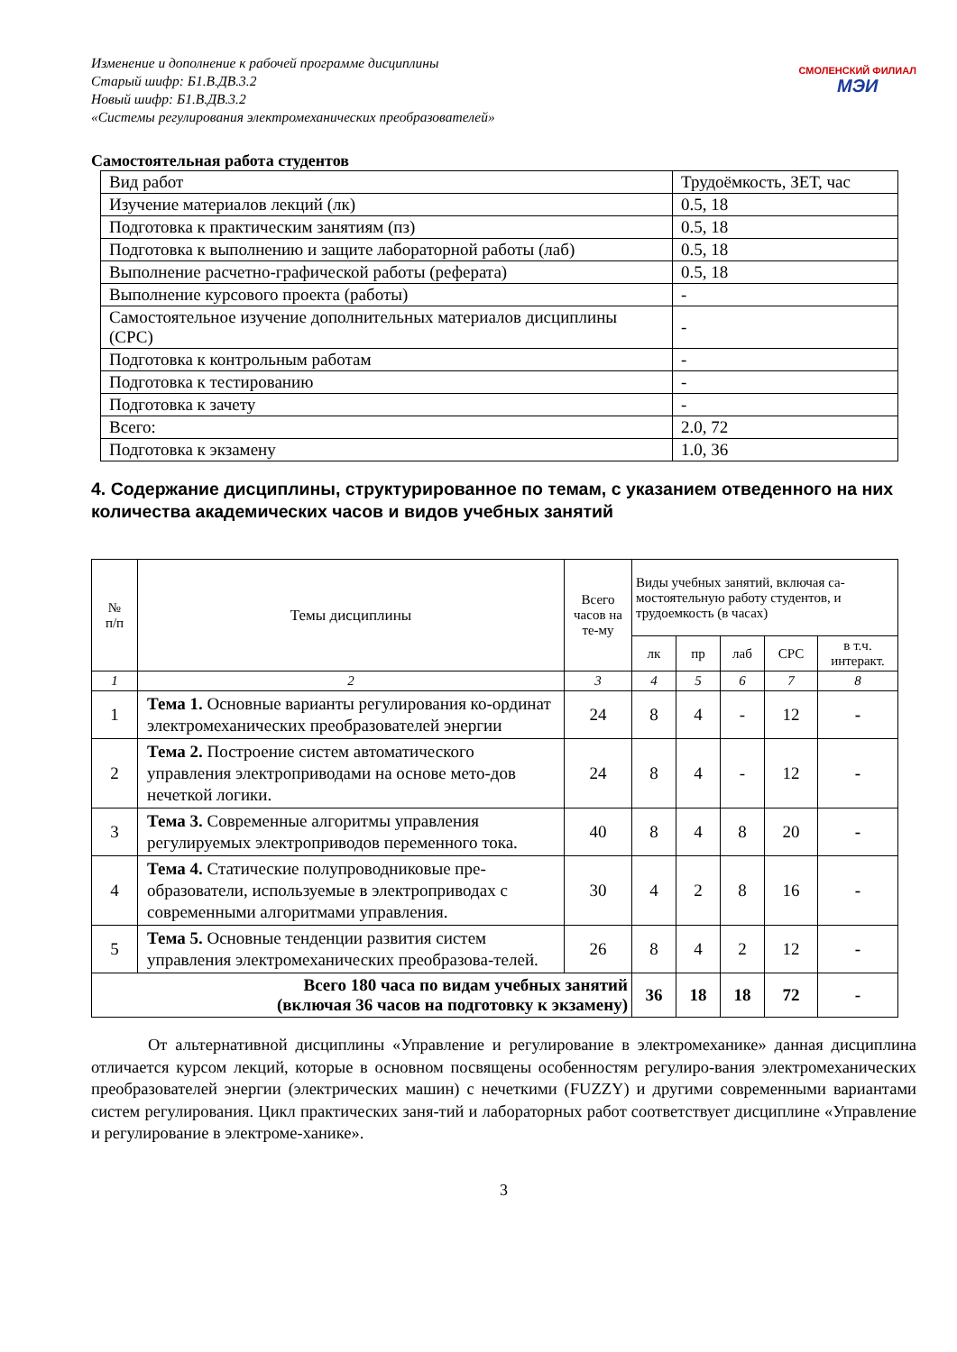Изменение и дополнение к рабочей программе дисциплины
Старый шифр: Б1.В.ДВ.3.2
Новый шифр: Б1.В.ДВ.3.2
«Системы регулирования электромеханических преобразователей»
СМОЛЕНСКИЙ ФИЛИАЛ
МЭИ
Самостоятельная работа студентов
| Вид работ | Трудоёмкость, ЗЕТ, час |
| Изучение материалов лекций (лк) | 0.5, 18 |
| Подготовка к практическим занятиям (пз) | 0.5, 18 |
| Подготовка к выполнению и защите лабораторной работы (лаб) | 0.5, 18 |
| Выполнение расчетно-графической работы (реферата) | 0.5, 18 |
| Выполнение курсового проекта (работы) | - |
| Самостоятельное изучение дополнительных материалов дисциплины (СРС) | - |
| Подготовка к контрольным работам | - |
| Подготовка к тестированию | - |
| Подготовка к зачету | - |
| Всего: | 2.0, 72 |
| Подготовка к экзамену | 1.0, 36 |
4. Содержание дисциплины, структурированное по темам, с указанием отведенного на них количества академических часов и видов учебных занятий
| № п/п | Темы дисциплины | Всего часов на те-му | Виды учебных занятий, включая са-мостоятельную работу студентов, и трудоемкость (в часах) | | | | |
| --- | --- | --- | --- | --- | --- | --- | --- |
| | | | лк | пр | лаб | СРС | в т.ч. интеракт. |
| 1 | 2 | 3 | 4 | 5 | 6 | 7 | 8 |
| 1 | Тема 1. Основные варианты регулирования ко-ординат электромеханических преобразователей энергии | 24 | 8 | 4 | - | 12 | - |
| 2 | Тема 2. Построение систем автоматического управления электроприводами на основе мето-дов нечеткой логики. | 24 | 8 | 4 | - | 12 | - |
| 3 | Тема 3. Современные алгоритмы управления регулируемых электроприводов переменного тока. | 40 | 8 | 4 | 8 | 20 | - |
| 4 | Тема 4. Статические полупроводниковые пре-образователи, используемые в электроприводах с современными алгоритмами управления. | 30 | 4 | 2 | 8 | 16 | - |
| 5 | Тема 5. Основные тенденции развития систем управления электромеханических преобразова-телей. | 26 | 8 | 4 | 2 | 12 | - |
| Всего 180 часа по видам учебных занятий (включая 36 часов на подготовку к экзамену) | | | 36 | 18 | 18 | 72 | - |
От альтернативной дисциплины «Управление и регулирование в электромеханике» данная дисциплина отличается курсом лекций, которые в основном посвящены особенностям регулиро-вания электромеханических преобразователей энергии (электрических машин) с нечеткими (FUZZY) и другими современными вариантами систем регулирования. Цикл практических заня-тий и лабораторных работ соответствует дисциплине «Управление и регулирование в электроме-ханике».
3